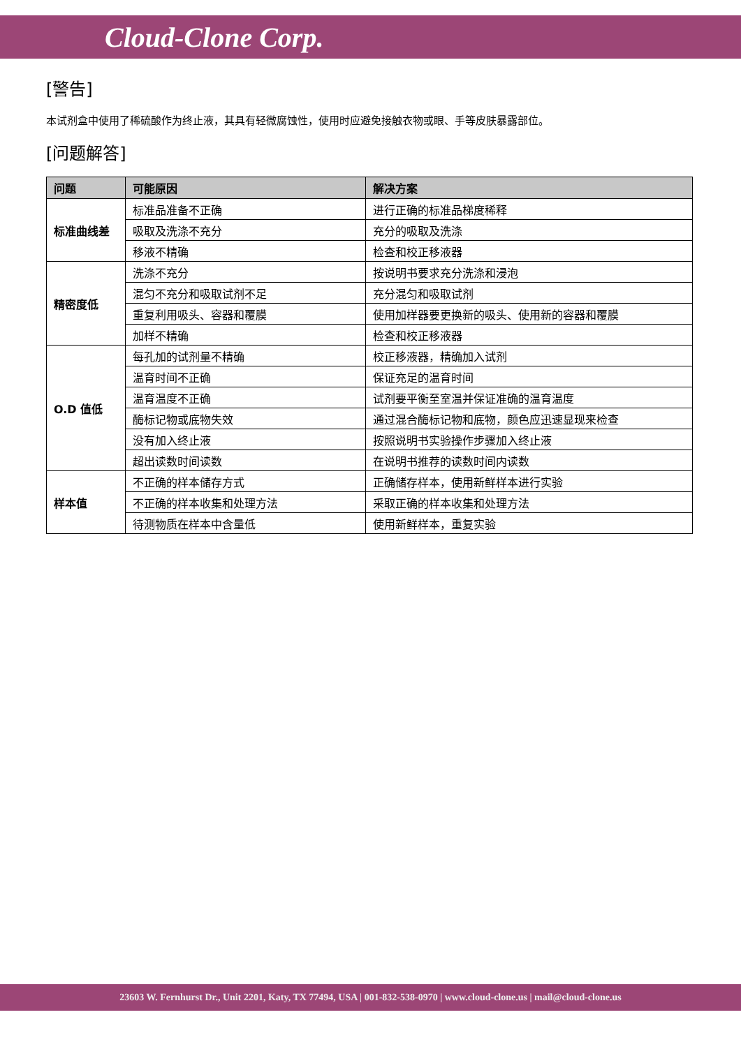Cloud-Clone Corp.
[警告]
本试剂盒中使用了稀硫酸作为终止液，其具有轻微腐蚀性，使用时应避免接触衣物或眼、手等皮肤暴露部位。
[问题解答]
| 问题 | 可能原因 | 解决方案 |
| --- | --- | --- |
| 标准曲线差 | 标准品准备不正确 | 进行正确的标准品梯度稀释 |
| | 吸取及洗涤不充分 | 充分的吸取及洗涤 |
| | 移液不精确 | 检查和校正移液器 |
| 精密度低 | 洗涤不充分 | 按说明书要求充分洗涤和浸泡 |
| | 混匀不充分和吸取试剂不足 | 充分混匀和吸取试剂 |
| | 重复利用吸头、容器和覆膜 | 使用加样器要更换新的吸头、使用新的容器和覆膜 |
| | 加样不精确 | 检查和校正移液器 |
| O.D 值低 | 每孔加的试剂量不精确 | 校正移液器，精确加入试剂 |
| | 温育时间不正确 | 保证充足的温育时间 |
| | 温育温度不正确 | 试剂要平衡至室温并保证准确的温育温度 |
| | 酶标记物或底物失效 | 通过混合酶标记物和底物，颜色应迅速显现来检查 |
| | 没有加入终止液 | 按照说明书实验操作步骤加入终止液 |
| | 超出读数时间读数 | 在说明书推荐的读数时间内读数 |
| 样本值 | 不正确的样本储存方式 | 正确储存样本，使用新鲜样本进行实验 |
| | 不正确的样本收集和处理方法 | 采取正确的样本收集和处理方法 |
| | 待测物质在样本中含量低 | 使用新鲜样本，重复实验 |
23603 W. Fernhurst Dr., Unit 2201, Katy, TX 77494, USA | 001-832-538-0970 | www.cloud-clone.us | mail@cloud-clone.us